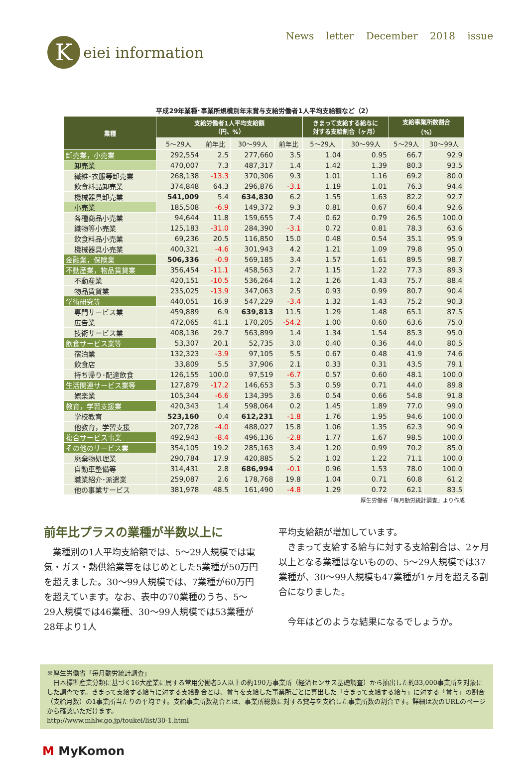Keiei information
News letter December 2018 issue
平成29年業種･事業所規模別年末賞与支給労働者1人平均支給額など（2）
| 業種 | 支給労働者1人平均支給額 （円、%） | | | | きまって支給する給与に 対する支給割合（ヶ月） | | 支給事業所数割合 （%） | |
| --- | --- | --- | --- | --- | --- | --- | --- | --- |
| | 5～29人 | 前年比 | 30～99人 | 前年比 | 5～29人 | 30～99人 | 5～29人 | 30～99人 |
| 卸売業，小売業 | 292,554 | 2.5 | 277,660 | 3.5 | 1.04 | 0.95 | 66.7 | 92.9 |
| 卸売業 | 470,007 | 7.3 | 487,317 | 1.4 | 1.42 | 1.39 | 80.3 | 93.5 |
| 繊維･衣服等卸売業 | 268,138 | -13.3 | 370,306 | 9.3 | 1.01 | 1.16 | 69.2 | 80.0 |
| 飲食料品卸売業 | 374,848 | 64.3 | 296,876 | -3.1 | 1.19 | 1.01 | 76.3 | 94.4 |
| 機械器具卸売業 | 541,009 | 5.4 | 634,830 | 6.2 | 1.55 | 1.63 | 82.2 | 92.7 |
| 小売業 | 185,508 | -6.9 | 149,372 | 9.3 | 0.81 | 0.67 | 60.4 | 92.6 |
| 各種商品小売業 | 94,644 | 11.8 | 159,655 | 7.4 | 0.62 | 0.79 | 26.5 | 100.0 |
| 織物等小売業 | 125,183 | -31.0 | 284,390 | -3.1 | 0.72 | 0.81 | 78.3 | 63.6 |
| 飲食料品小売業 | 69,236 | 20.5 | 116,850 | 15.0 | 0.48 | 0.54 | 35.1 | 95.9 |
| 機械器具小売業 | 400,321 | -4.6 | 301,943 | 4.2 | 1.21 | 1.09 | 79.8 | 95.0 |
| 金融業，保険業 | 506,336 | -0.9 | 569,185 | 3.4 | 1.57 | 1.61 | 89.5 | 98.7 |
| 不動産業，物品賃貸業 | 356,454 | -11.1 | 458,563 | 2.7 | 1.15 | 1.22 | 77.3 | 89.3 |
| 不動産業 | 420,151 | -10.5 | 536,264 | 1.2 | 1.26 | 1.43 | 75.7 | 88.4 |
| 物品賃貸業 | 235,025 | -13.9 | 347,063 | 2.5 | 0.93 | 0.99 | 80.7 | 90.4 |
| 学術研究等 | 440,051 | 16.9 | 547,229 | -3.4 | 1.32 | 1.43 | 75.2 | 90.3 |
| 専門サービス業 | 459,889 | 6.9 | 639,813 | 11.5 | 1.29 | 1.48 | 65.1 | 87.5 |
| 広告業 | 472,065 | 41.1 | 170,205 | -54.2 | 1.00 | 0.60 | 63.6 | 75.0 |
| 技術サービス業 | 408,136 | 29.7 | 563,899 | 1.4 | 1.34 | 1.54 | 85.3 | 95.0 |
| 飲食サービス業等 | 53,307 | 20.1 | 52,735 | 3.0 | 0.40 | 0.36 | 44.0 | 80.5 |
| 宿泊業 | 132,323 | -3.9 | 97,105 | 5.5 | 0.67 | 0.48 | 41.9 | 74.6 |
| 飲食店 | 33,809 | 5.5 | 37,906 | 2.1 | 0.33 | 0.31 | 43.5 | 79.1 |
| 持ち帰り･配達飲食 | 126,155 | 100.0 | 97,519 | -6.7 | 0.57 | 0.60 | 48.1 | 100.0 |
| 生活関連サービス業等 | 127,879 | -17.2 | 146,653 | 5.3 | 0.59 | 0.71 | 44.0 | 89.8 |
| 娯楽業 | 105,344 | -6.6 | 134,395 | 3.6 | 0.54 | 0.66 | 54.8 | 91.8 |
| 教育，学習支援業 | 420,343 | 1.4 | 598,064 | 0.2 | 1.45 | 1.89 | 77.0 | 99.0 |
| 学校教育 | 523,160 | 0.4 | 612,231 | -1.8 | 1.76 | 1.95 | 94.6 | 100.0 |
| 他教育，学習支援 | 207,728 | -4.0 | 488,027 | 15.8 | 1.06 | 1.35 | 62.3 | 90.9 |
| 複合サービス事業 | 492,943 | -8.4 | 496,136 | -2.8 | 1.77 | 1.67 | 98.5 | 100.0 |
| その他のサービス業 | 354,105 | 19.2 | 285,163 | 3.4 | 1.20 | 0.99 | 70.2 | 85.0 |
| 廃棄物処理業 | 290,784 | 17.9 | 420,885 | 5.2 | 1.02 | 1.22 | 71.1 | 100.0 |
| 自動車整備等 | 314,431 | 2.8 | 686,994 | -0.1 | 0.96 | 1.53 | 78.0 | 100.0 |
| 職業紹介･派遣業 | 259,087 | 2.6 | 178,768 | 19.8 | 1.04 | 0.71 | 60.8 | 61.2 |
| 他の事業サービス | 381,978 | 48.5 | 161,490 | -4.8 | 1.29 | 0.72 | 62.1 | 83.5 |
厚生労働省「毎月勤労統計調査」より作成
前年比プラスの業種が半数以上に
　業種別の1人平均支給額では、5～29人規模では電気・ガス・熱供給業等をはじめとした5業種が50万円を超えました。30～99人規模では、7業種が60万円を超えています。なお、表中の70業種のうち、5～29人規模では46業種、30～99人規模では53業種が28年より1人
平均支給額が増加しています。
　きまって支給する給与に対する支給割合は、2ヶ月以上となる業種はないものの、5～29人規模では37業種が、30～99人規模も47業種が1ヶ月を超える割合になりました。
　今年はどのような結果になるでしょうか。
※厚生労働省「毎月勤労統計調査」
　日本標準産業分類に基づく16大産業に属する常用労働者5人以上の約190万事業所（経済センサス基礎調査）から抽出した約33,000事業所を対象にした調査です。きまって支給する給与に対する支給割合とは、賞与を支給した事業所ごとに算出した「きまって支給する給与」に対する「賞与」の割合（支給月数）の1事業所当たりの平均です。支給事業所数割合とは、事業所総数に対する賞与を支給した事業所数の割合です。詳細は次のURLのページから確認いただけます。
http://www.mhlw.go.jp/toukei/list/30-1.html
M MyKomon